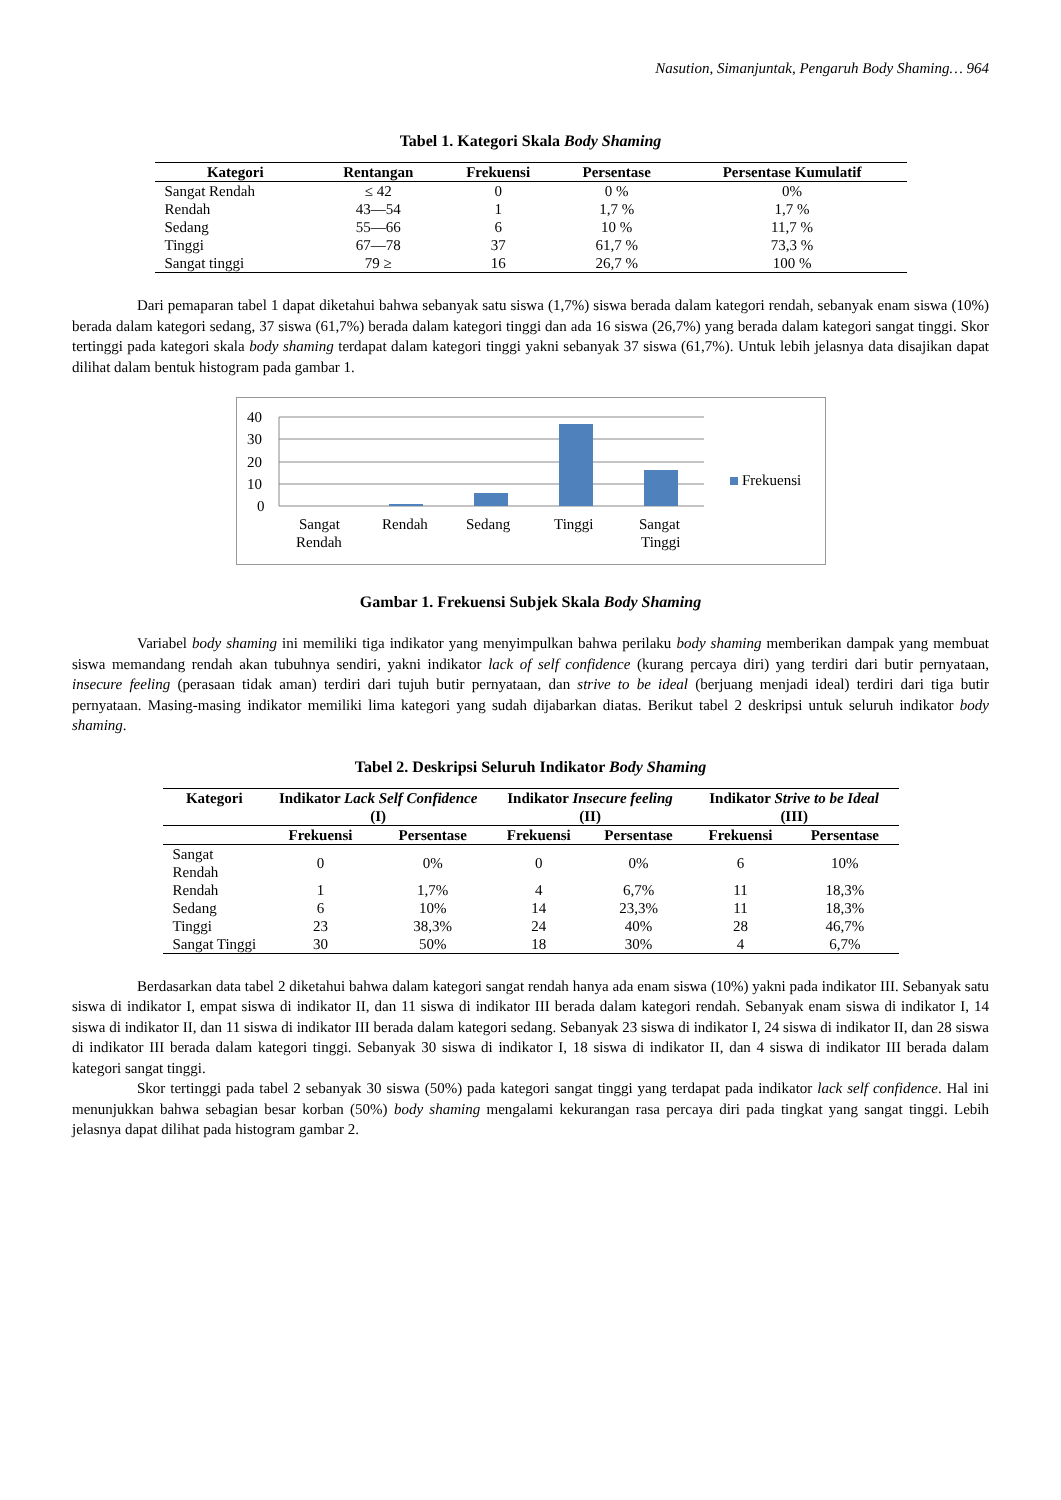Nasution, Simanjuntak, Pengaruh Body Shaming… 964
Tabel 1. Kategori Skala Body Shaming
| Kategori | Rentangan | Frekuensi | Persentase | Persentase Kumulatif |
| --- | --- | --- | --- | --- |
| Sangat Rendah | ≤ 42 | 0 | 0 % | 0% |
| Rendah | 43—54 | 1 | 1,7 % | 1,7 % |
| Sedang | 55—66 | 6 | 10 % | 11,7 % |
| Tinggi | 67—78 | 37 | 61,7 % | 73,3 % |
| Sangat tinggi | 79 ≥ | 16 | 26,7 % | 100 % |
Dari pemaparan tabel 1 dapat diketahui bahwa sebanyak satu siswa (1,7%) siswa berada dalam kategori rendah, sebanyak enam siswa (10%) berada dalam kategori sedang, 37 siswa (61,7%) berada dalam kategori tinggi dan ada 16 siswa (26,7%) yang berada dalam kategori sangat tinggi. Skor tertinggi pada kategori skala body shaming terdapat dalam kategori tinggi yakni sebanyak 37 siswa (61,7%). Untuk lebih jelasnya data disajikan dapat dilihat dalam bentuk histogram pada gambar 1.
40
30
20
10
0
Frekuensi
Sangat
Rendah
Rendah
Sedang
Tinggi
Sangat
Tinggi
Gambar 1. Frekuensi Subjek Skala Body Shaming
Variabel body shaming ini memiliki tiga indikator yang menyimpulkan bahwa perilaku body shaming memberikan dampak yang membuat siswa memandang rendah akan tubuhnya sendiri, yakni indikator lack of self confidence (kurang percaya diri) yang terdiri dari butir pernyataan, insecure feeling (perasaan tidak aman) terdiri dari tujuh butir pernyataan, dan strive to be ideal (berjuang menjadi ideal) terdiri dari tiga butir pernyataan. Masing-masing indikator memiliki lima kategori yang sudah dijabarkan diatas. Berikut tabel 2 deskripsi untuk seluruh indikator body shaming.
Tabel 2. Deskripsi Seluruh Indikator Body Shaming
| Kategori | Indikator Lack Self Confidence (I) | | Indikator Insecure feeling (II) | | Indikator Strive to be Ideal (III) | |
| --- | --- | --- | --- | --- | --- | --- |
| | Frekuensi | Persentase | Frekuensi | Persentase | Frekuensi | Persentase |
| Sangat Rendah | 0 | 0% | 0 | 0% | 6 | 10% |
| Rendah | 1 | 1,7% | 4 | 6,7% | 11 | 18,3% |
| Sedang | 6 | 10% | 14 | 23,3% | 11 | 18,3% |
| Tinggi | 23 | 38,3% | 24 | 40% | 28 | 46,7% |
| Sangat Tinggi | 30 | 50% | 18 | 30% | 4 | 6,7% |
Berdasarkan data tabel 2 diketahui bahwa dalam kategori sangat rendah hanya ada enam siswa (10%) yakni pada indikator III. Sebanyak satu siswa di indikator I, empat siswa di indikator II, dan 11 siswa di indikator III berada dalam kategori rendah. Sebanyak enam siswa di indikator I, 14 siswa di indikator II, dan 11 siswa di indikator III berada dalam kategori sedang. Sebanyak 23 siswa di indikator I, 24 siswa di indikator II, dan 28 siswa di indikator III berada dalam kategori tinggi. Sebanyak 30 siswa di indikator I, 18 siswa di indikator II, dan 4 siswa di indikator III berada dalam kategori sangat tinggi.
Skor tertinggi pada tabel 2 sebanyak 30 siswa (50%) pada kategori sangat tinggi yang terdapat pada indikator lack self confidence. Hal ini menunjukkan bahwa sebagian besar korban (50%) body shaming mengalami kekurangan rasa percaya diri pada tingkat yang sangat tinggi. Lebih jelasnya dapat dilihat pada histogram gambar 2.